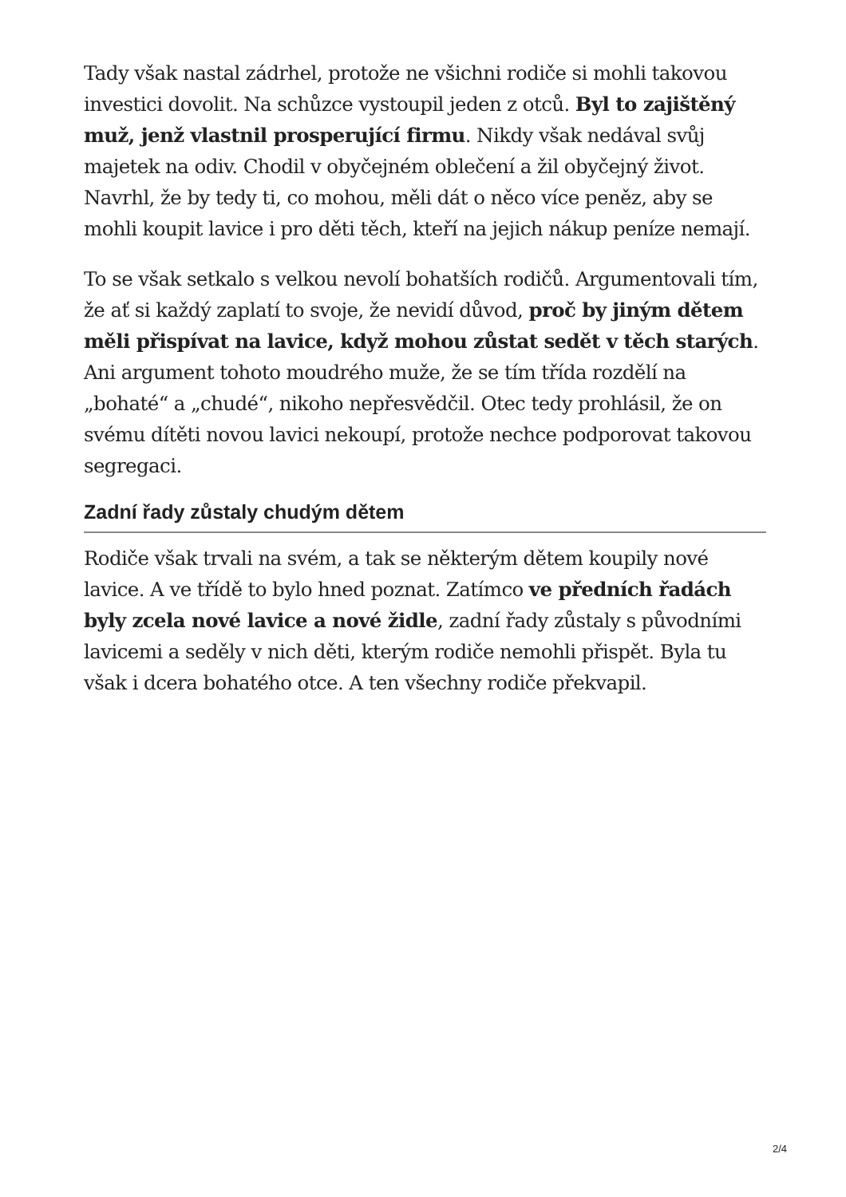Tady však nastal zádrhel, protože ne všichni rodiče si mohli takovou investici dovolit. Na schůzce vystoupil jeden z otců. Byl to zajištěný muž, jenž vlastnil prosperující firmu. Nikdy však nedával svůj majetek na odiv. Chodil v obyčejném oblečení a žil obyčejný život. Navrhl, že by tedy ti, co mohou, měli dát o něco více peněz, aby se mohli koupit lavice i pro děti těch, kteří na jejich nákup peníze nemají.
To se však setkalo s velkou nevolí bohatších rodičů. Argumentovali tím, že ať si každý zaplatí to svoje, že nevidí důvod, proč by jiným dětem měli přispívat na lavice, když mohou zůstat sedět v těch starých. Ani argument tohoto moudrého muže, že se tím třída rozdělí na „bohaté“ a „chudé“, nikoho nepřesvědčil. Otec tedy prohlásil, že on svému dítěti novou lavici nekoupí, protože nechce podporovat takovou segregaci.
Zadní řady zůstaly chudým dětem
Rodiče však trvali na svém, a tak se některým dětem koupily nové lavice. A ve třídě to bylo hned poznat. Zatímco ve předních řadách byly zcela nové lavice a nové židle, zadní řady zůstaly s původními lavicemi a seděly v nich děti, kterým rodiče nemohli přispět. Byla tu však i dcera bohatého otce. A ten všechny rodiče překvapil.
2/4